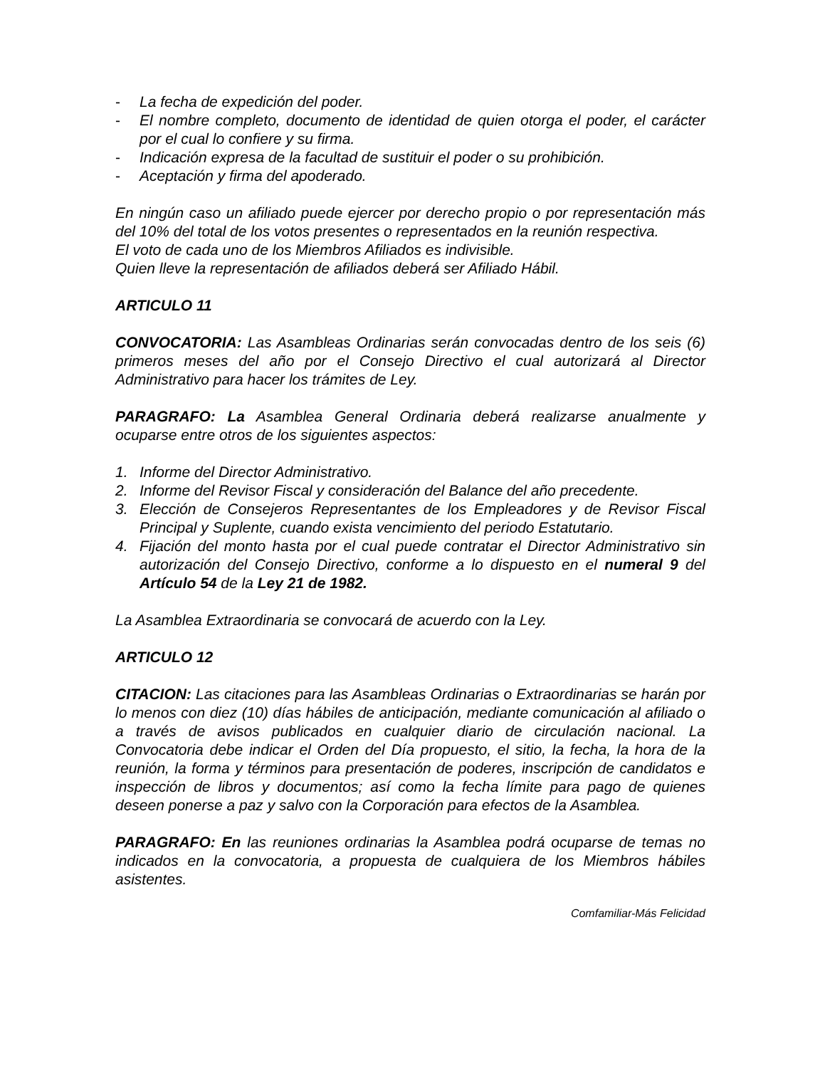- La fecha de expedición del poder.
- El nombre completo, documento de identidad de quien otorga el poder, el carácter por el cual lo confiere y su firma.
- Indicación expresa de la facultad de sustituir el poder o su prohibición.
- Aceptación y firma del apoderado.
En ningún caso un afiliado puede ejercer por derecho propio o por representación más del 10% del total de los votos presentes o representados en la reunión respectiva.
El voto de cada uno de los Miembros Afiliados es indivisible.
Quien lleve la representación de afiliados deberá ser Afiliado Hábil.
ARTICULO 11
CONVOCATORIA: Las Asambleas Ordinarias serán convocadas dentro de los seis (6) primeros meses del año por el Consejo Directivo el cual autorizará al Director Administrativo para hacer los trámites de Ley.
PARAGRAFO: La Asamblea General Ordinaria deberá realizarse anualmente y ocuparse entre otros de los siguientes aspectos:
1. Informe del Director Administrativo.
2. Informe del Revisor Fiscal y consideración del Balance del año precedente.
3. Elección de Consejeros Representantes de los Empleadores y de Revisor Fiscal Principal y Suplente, cuando exista vencimiento del periodo Estatutario.
4. Fijación del monto hasta por el cual puede contratar el Director Administrativo sin autorización del Consejo Directivo, conforme a lo dispuesto en el numeral 9 del Artículo 54 de la Ley 21 de 1982.
La Asamblea Extraordinaria se convocará de acuerdo con la Ley.
ARTICULO 12
CITACION: Las citaciones para las Asambleas Ordinarias o Extraordinarias se harán por lo menos con diez (10) días hábiles de anticipación, mediante comunicación al afiliado o a través de avisos publicados en cualquier diario de circulación nacional. La Convocatoria debe indicar el Orden del Día propuesto, el sitio, la fecha, la hora de la reunión, la forma y términos para presentación de poderes, inscripción de candidatos e inspección de libros y documentos; así como la fecha límite para pago de quienes deseen ponerse a paz y salvo con la Corporación para efectos de la Asamblea.
PARAGRAFO: En las reuniones ordinarias la Asamblea podrá ocuparse de temas no indicados en la convocatoria, a propuesta de cualquiera de los Miembros hábiles asistentes.
Comfamiliar-Más Felicidad